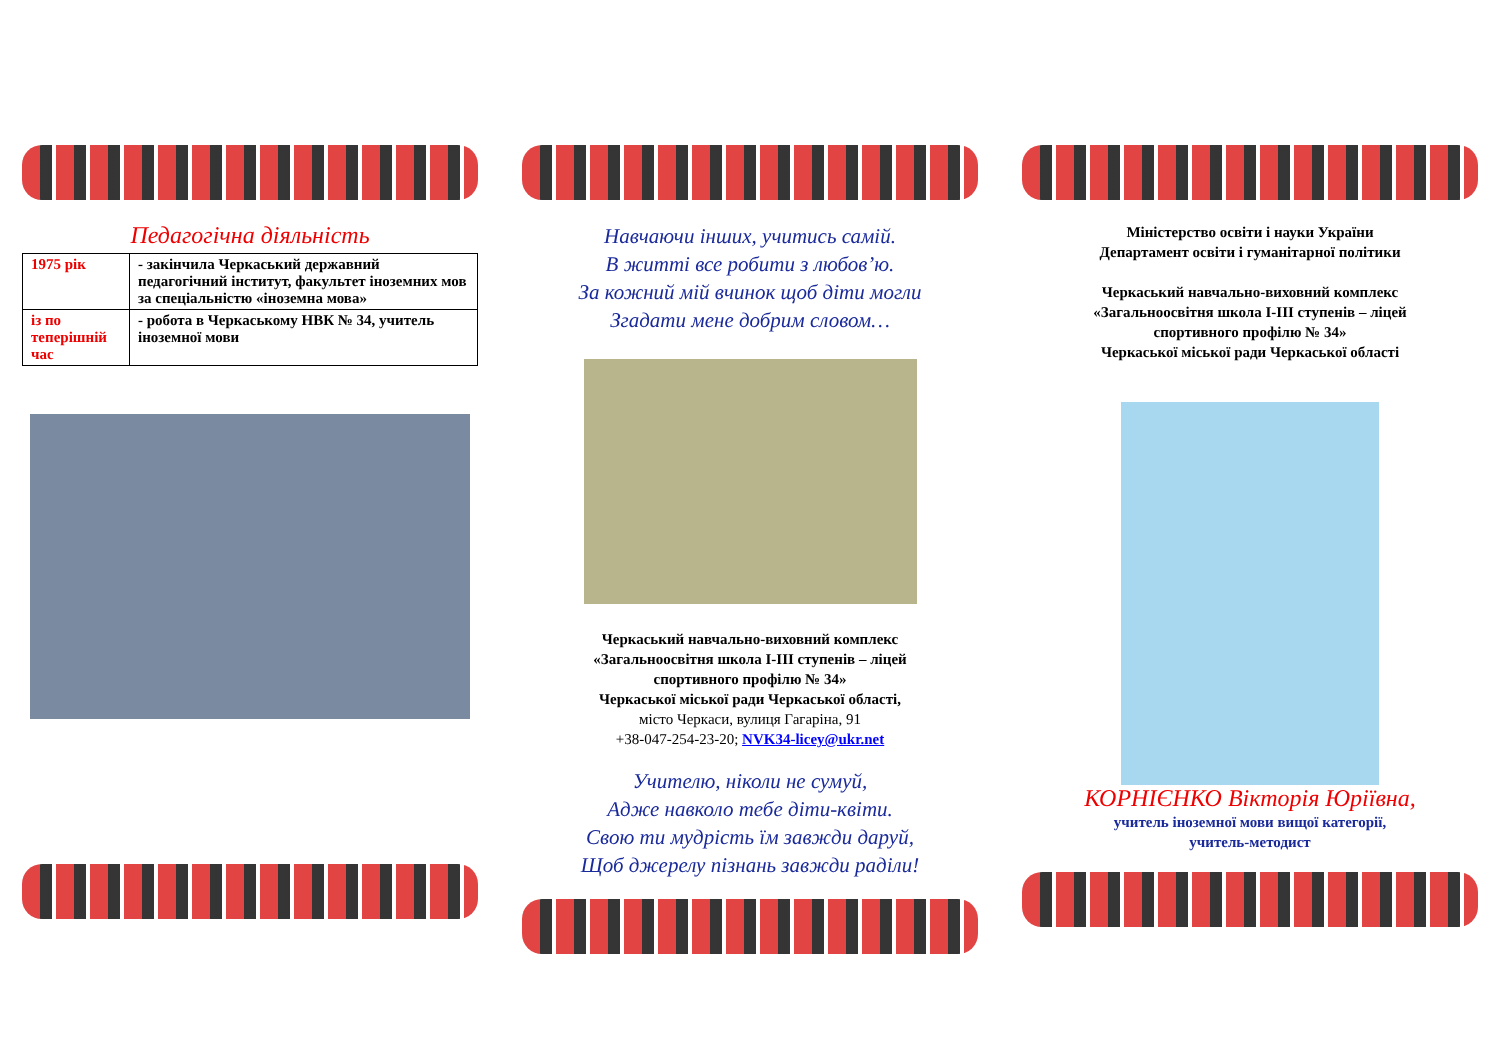Педагогічна діяльність
| 1975 рік | - закінчила Черкаський державний педагогічний інститут, факультет іноземних мов за спеціальністю «іноземна мова» |
| із по теперішній час | - робота в Черкаському НВК № 34, учитель іноземної мови |
Навчаючи інших, учитись самій.
В житті все робити з любов’ю.
За кожний мій вчинок щоб діти могли
Згадати мене добрим словом…
Черкаський навчально-виховний комплекс
«Загальноосвітня школа І-ІІІ ступенів – ліцей
спортивного профілю № 34»
Черкаської міської ради Черкаської області,
місто Черкаси, вулиця Гагаріна, 91
+38-047-254-23-20; NVK34-licey@ukr.net
Учителю, ніколи не сумуй,
Адже навколо тебе діти-квіти.
Свою ти мудрість їм завжди даруй,
Щоб джерелу пізнань завжди раділи!
Міністерство освіти і науки України
Департамент освіти і гуманітарної політики
Черкаський навчально-виховний комплекс
«Загальноосвітня школа І-ІІІ ступенів – ліцей
спортивного профілю № 34»
Черкаської міської ради Черкаської області
КОРНІЄНКО Вікторія Юріївна,
учитель іноземної мови вищої категорії,
учитель-методист